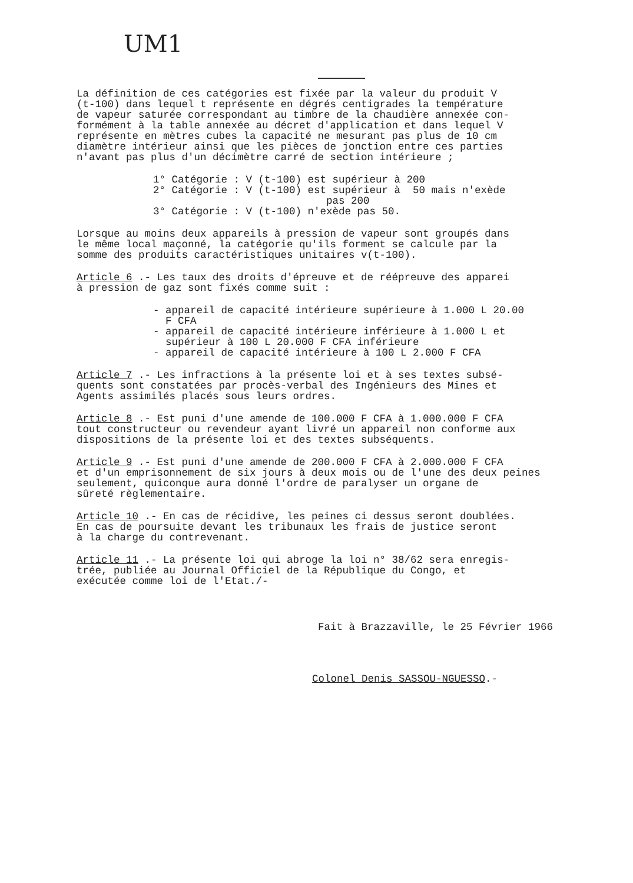UM1
La définition de ces catégories est fixée par la valeur du produit V (t-100) dans lequel t représente en dégrés centigrades la température de vapeur saturée correspondant au timbre de la chaudière annexée con- formément à la table annexée au décret d'application et dans lequel V représente en mètres cubes la capacité ne mesurant pas plus de 10 cm diamètre intérieur ainsi que les pièces de jonction entre ces parties n'avant pas plus d'un décimètre carré de section intérieure ;
1° Catégorie : V (t-100) est supérieur à 200 2° Catégorie : V (t-100) est supérieur à 50 mais n'exède pas 200 3° Catégorie : V (t-100) n'exède pas 50.
Lorsque au moins deux appareils à pression de vapeur sont groupés dans le même local maçonné, la catégorie qu'ils forment se calcule par la somme des produits caractéristiques unitaires v(t-100).
Article 6 .- Les taux des droits d'épreuve et de réépreuve des apparei à pression de gaz sont fixés comme suit :
- appareil de capacité intérieure supérieure à 1.000 L 20.00 F CFA - appareil de capacité intérieure inférieure à 1.000 L et supérieur à 100 L 20.000 F CFA inférieure - appareil de capacité intérieure à 100 L 2.000 F CFA
Article 7 .- Les infractions à la présente loi et à ses textes subsé- quents sont constatées par procès-verbal des Ingénieurs des Mines et Agents assimilés placés sous leurs ordres.
Article 8 .- Est puni d'une amende de 100.000 F CFA à 1.000.000 F CFA tout constructeur ou revendeur ayant livré un appareil non conforme aux dispositions de la présente loi et des textes subséquents.
Article 9 .- Est puni d'une amende de 200.000 F CFA à 2.000.000 F CFA et d'un emprisonnement de six jours à deux mois ou de l'une des deux peines seulement, quiconque aura donné l'ordre de paralyser un organe de sûreté règlementaire.
Article 10 .- En cas de récidive, les peines ci dessus seront doublées. En cas de poursuite devant les tribunaux les frais de justice seront à la charge du contrevenant.
Article 11 .- La présente loi qui abroge la loi n° 38/62 sera enregis- trée, publiée au Journal Officiel de la République du Congo, et exécutée comme loi de l'Etat./-
Fait à Brazzaville, le 25 Février 1966
Colonel Denis SASSOU-NGUESSO.-